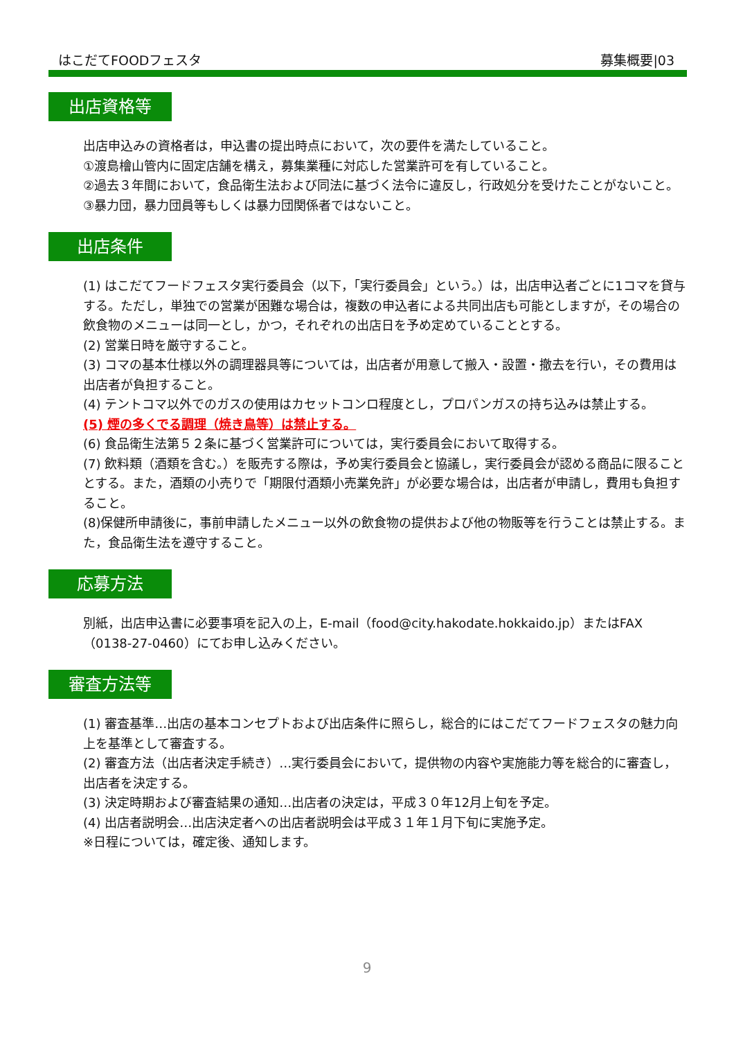はこだてFOODフェスタ 募集概要|03
出店資格等
出店申込みの資格者は，申込書の提出時点において，次の要件を満たしていること。
①渡島檜山管内に固定店舗を構え，募集業種に対応した営業許可を有していること。
②過去３年間において，食品衛生法および同法に基づく法令に違反し，行政処分を受けたことがないこと。
③暴力団，暴力団員等もしくは暴力団関係者ではないこと。
出店条件
(1) はこだてフードフェスタ実行委員会（以下，「実行委員会」という。）は，出店申込者ごとに1コマを貸与する。ただし，単独での営業が困難な場合は，複数の申込者による共同出店も可能としますが，その場合の飲食物のメニューは同一とし，かつ，それぞれの出店日を予め定めていることとする。
(2) 営業日時を厳守すること。
(3) コマの基本仕様以外の調理器具等については，出店者が用意して搬入・設置・撤去を行い，その費用は出店者が負担すること。
(4) テントコマ以外でのガスの使用はカセットコンロ程度とし，プロパンガスの持ち込みは禁止する。
(5) 煙の多くでる調理（焼き鳥等）は禁止する。
(6) 食品衛生法第５２条に基づく営業許可については，実行委員会において取得する。
(7) 飲料類（酒類を含む。）を販売する際は，予め実行委員会と協議し，実行委員会が認める商品に限ることとする。また，酒類の小売りで「期限付酒類小売業免許」が必要な場合は，出店者が申請し，費用も負担すること。
(8)保健所申請後に，事前申請したメニュー以外の飲食物の提供および他の物販等を行うことは禁止する。また，食品衛生法を遵守すること。
応募方法
別紙，出店申込書に必要事項を記入の上，E-mail（food@city.hakodate.hokkaido.jp）またはFAX（0138-27-0460）にてお申し込みください。
審査方法等
(1) 審査基準…出店の基本コンセプトおよび出店条件に照らし，総合的にはこだてフードフェスタの魅力向上を基準として審査する。
(2) 審査方法（出店者決定手続き）…実行委員会において，提供物の内容や実施能力等を総合的に審査し，出店者を決定する。
(3) 決定時期および審査結果の通知…出店者の決定は，平成３０年12月上旬を予定。
(4) 出店者説明会…出店決定者への出店者説明会は平成３１年１月下旬に実施予定。
※日程については，確定後、通知します。
9